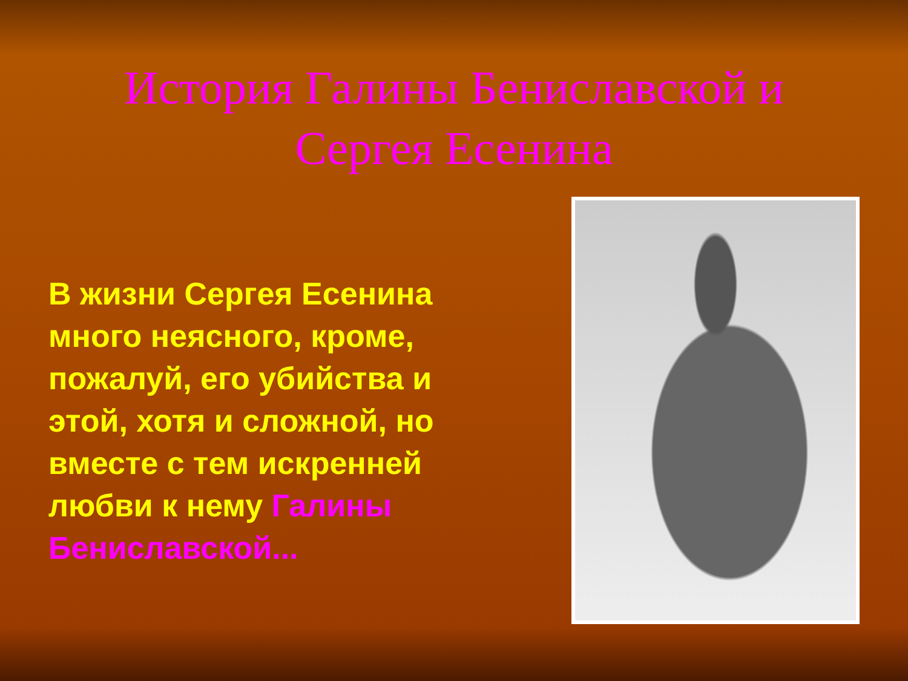История Галины Бениславской и
Сергея Есенина
В жизни Сергея Есенина много неясного, кроме, пожалуй, его убийства и этой, хотя и сложной, но вместе с тем искренней любви к нему Галины Бениславской...